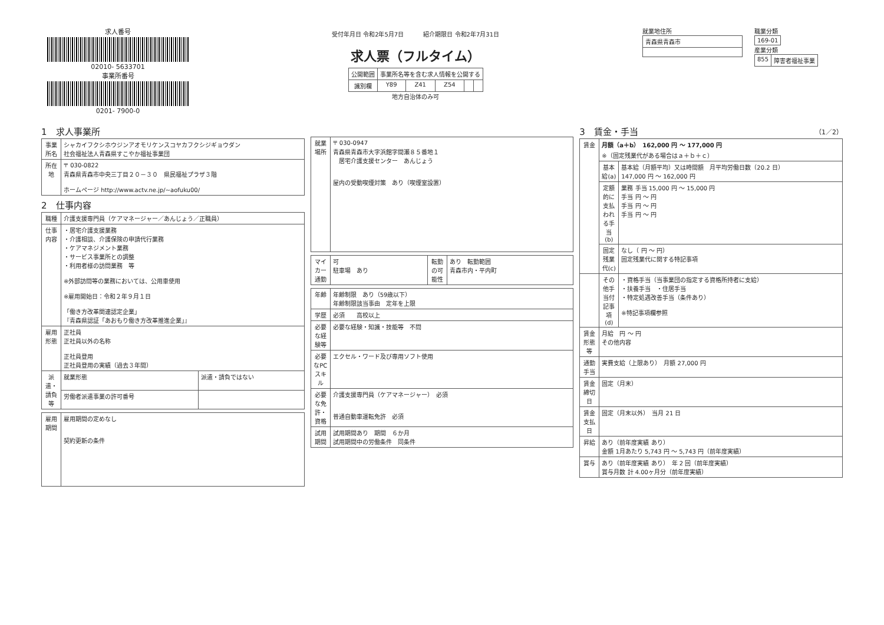求人番号
02010- 5633701
事業所番号
0201- 7900-0
受付年月日 令和2年5月7日 　　　紹介期限日 令和2年7月31日
求人票（フルタイム）
| 公開範囲 | 事業所名等を含む求人情報を公開する | | | | |
| 識別欄 | Y89 | Z41 | Z54 | | |
地方自治体のみ可
就業地住所
| 青森県青森市 |
職業分類
| 169-01 |
産業分類
| 855 | 障害者福祉事業 |
1　求人事業所
| 事業所名 | シャカイフクシホウジンアオモリケンスコヤカフクシジギョウダン 社会福祉法人青森県すこやか福祉事業団 |
| 所在地 | 〒 030-0822 青森県青森市中央三丁目２０－３０ 県民福祉プラザ３階 ホームページ http://www.actv.ne.jp/~aofuku00/ |
2　仕事内容
| 職種 | 介護支援専門員（ケアマネージャー／あんじょう／正職員） | |
| 仕事内容 | ・居宅介護支援業務 ・介護相談、介護保険の申請代行業務 ・ケアマネジメント業務 ・サービス事業所との調整 ・利用者様の訪問業務 等 ※外部訪問等の業務においては、公用車使用 ※雇用開始日：令和２年９月１日 「働き方改革関連認定企業」 『青森県認証「あおもり働き方改革推進企業」』 | |
| 雇用形態 | 正社員 正社員以外の名称 正社員登用 正社員登用の実績（過去３年間） | |
| 派遣・請負等 | 就業形態 | 派遣・請負ではない |
| | 労働者派遣事業の許可番号 | |
| 雇用期間 | 雇用期間の定めなし 契約更新の条件 |
| 就業場所 | 〒 030-0947 青森県青森市大字浜館字間瀬８５番地１ 居宅介護支援センター あんじょう 屋内の受動喫煙対策 あり（喫煙室設置） |
| マイカー通勤 | 可 駐車場 あり | 転勤の可能性 | あり 転勤範囲 青森市内・平内町 |
| 年齢 | 年齢制限 あり（59歳以下） 年齢制限該当事由 定年を上限 |
| 学歴 | 必須 高校以上 |
| 必要な経験等 | 必要な経験・知識・技能等 不問 |
| 必要なPCスキル | エクセル・ワード及び専用ソフト使用 |
| 必要な免許・資格 | 介護支援専門員（ケアマネージャー） 必須 普通自動車運転免許 必須 |
| 試用期間 | 試用期間あり 期間 ６か月 試用期間中の労働条件 同条件 |
3　賃金・手当 （1／2）
| 賃金 | 月額（a＋b） 162,000 円 ～ 177,000 円 ※（固定残業代がある場合はａ＋ｂ＋ｃ） | |
| | 基本給(a) | 基本給（月額平均）又は時間額 月平均労働日数（20.2 日） 147,000 円 ～ 162,000 円 |
| | 定額的に支払われる手当(b) | 業務 手当 15,000 円 ～ 15,000 円 手当 円 ～ 円 手当 円 ～ 円 手当 円 ～ 円 |
| | 固定残業代(c) | なし（ 円 ～ 円） 固定残業代に関する特記事項 |
| | その他手当付記事項(d) | ・資格手当（当事業団の指定する資格所持者に支給） ・扶養手当 ・住居手当 ・特定処遇改善手当（条件あり） ※特記事項欄参照 |
| 賃金形態等 | 月給 円 ～ 円 その他内容 | |
| 通勤手当 | 実費支給（上限あり） 月額 27,000 円 | |
| 賃金締切日 | 固定（月末） | |
| 賃金支払日 | 固定（月末以外） 当月 21 日 | |
| 昇給 | あり（前年度実績 あり） 金額 1月あたり 5,743 円 ～ 5,743 円（前年度実績） | |
| 賞与 | あり（前年度実績 あり） 年 2 回（前年度実績） 賞与月数 計 4.00ヶ月分（前年度実績） | |